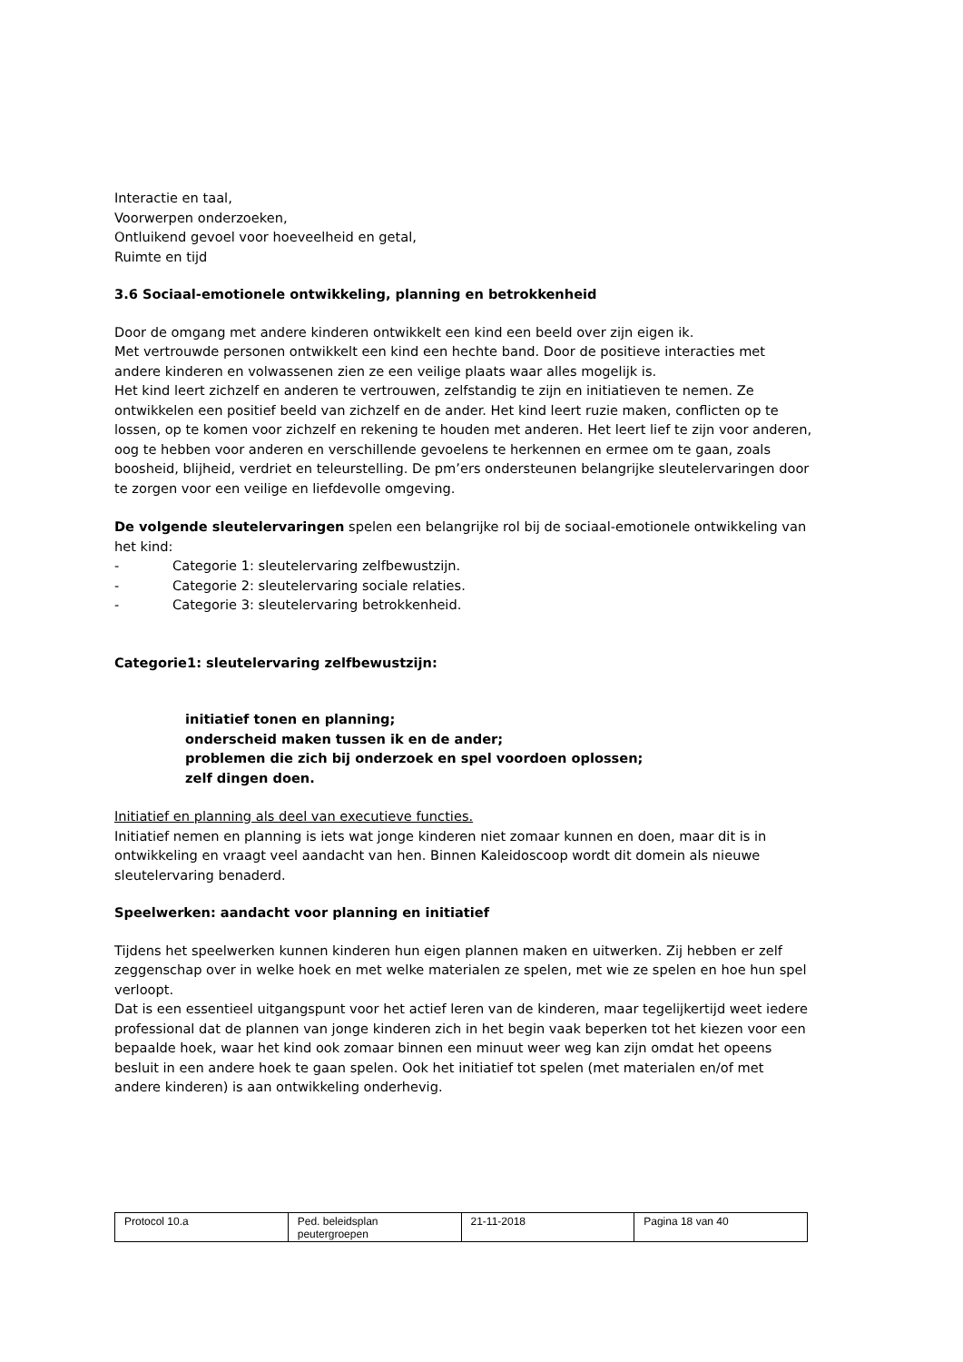Interactie en taal,
Voorwerpen onderzoeken,
Ontluikend gevoel voor hoeveelheid en getal,
Ruimte en tijd
3.6 Sociaal-emotionele ontwikkeling, planning en betrokkenheid
Door de omgang met andere kinderen ontwikkelt een kind een beeld over zijn eigen ik.
Met vertrouwde personen ontwikkelt een kind een hechte band. Door de positieve interacties met andere kinderen en volwassenen zien ze een veilige plaats waar alles mogelijk is.
Het kind leert zichzelf en anderen te vertrouwen, zelfstandig te zijn en initiatieven te nemen. Ze ontwikkelen een positief beeld van zichzelf en de ander. Het kind leert ruzie maken, conflicten op te lossen, op te komen voor zichzelf en rekening te houden met anderen. Het leert lief te zijn voor anderen, oog te hebben voor anderen en verschillende gevoelens te herkennen en ermee om te gaan, zoals boosheid, blijheid, verdriet en teleurstelling. De pm’ers ondersteunen belangrijke sleutelervaringen door te zorgen voor een veilige en liefdevolle omgeving.
De volgende sleutelervaringen spelen een belangrijke rol bij de sociaal-emotionele ontwikkeling van het kind:
- Categorie 1: sleutelervaring zelfbewustzijn.
- Categorie 2: sleutelervaring sociale relaties.
- Categorie 3: sleutelervaring betrokkenheid.
Categorie1: sleutelervaring zelfbewustzijn:
initiatief tonen en planning;
onderscheid maken tussen ik en de ander;
problemen die zich bij onderzoek en spel voordoen oplossen;
zelf dingen doen.
Initiatief en planning als deel van executieve functies.
Initiatief nemen en planning is iets wat jonge kinderen niet zomaar kunnen en doen, maar dit is in ontwikkeling en vraagt veel aandacht van hen. Binnen Kaleidoscoop wordt dit domein als nieuwe sleutelervaring benaderd.
Speelwerken: aandacht voor planning en initiatief
Tijdens het speelwerken kunnen kinderen hun eigen plannen maken en uitwerken. Zij hebben er zelf zeggenschap over in welke hoek en met welke materialen ze spelen, met wie ze spelen en hoe hun spel verloopt.
Dat is een essentieel uitgangspunt voor het actief leren van de kinderen, maar tegelijkertijd weet iedere professional dat de plannen van jonge kinderen zich in het begin vaak beperken tot het kiezen voor een bepaalde hoek, waar het kind ook zomaar binnen een minuut weer weg kan zijn omdat het opeens besluit in een andere hoek te gaan spelen. Ook het initiatief tot spelen (met materialen en/of met andere kinderen) is aan ontwikkeling onderhevig.
| Protocol 10.a | Ped. beleidsplan peutergroepen | 21-11-2018 | Pagina 18 van 40 |